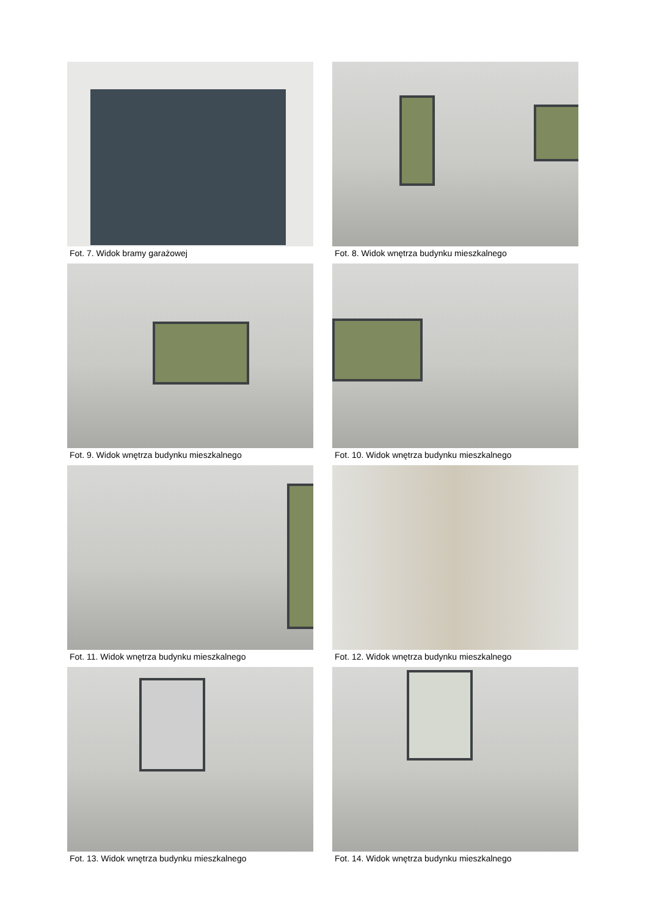Fot. 7. Widok bramy garażowej
Fot. 8. Widok wnętrza budynku mieszkalnego
Fot. 9. Widok wnętrza budynku mieszkalnego
Fot. 10. Widok wnętrza budynku mieszkalnego
Fot. 11. Widok wnętrza budynku mieszkalnego
Fot. 12. Widok wnętrza budynku mieszkalnego
Fot. 13. Widok wnętrza budynku mieszkalnego
Fot. 14. Widok wnętrza budynku mieszkalnego